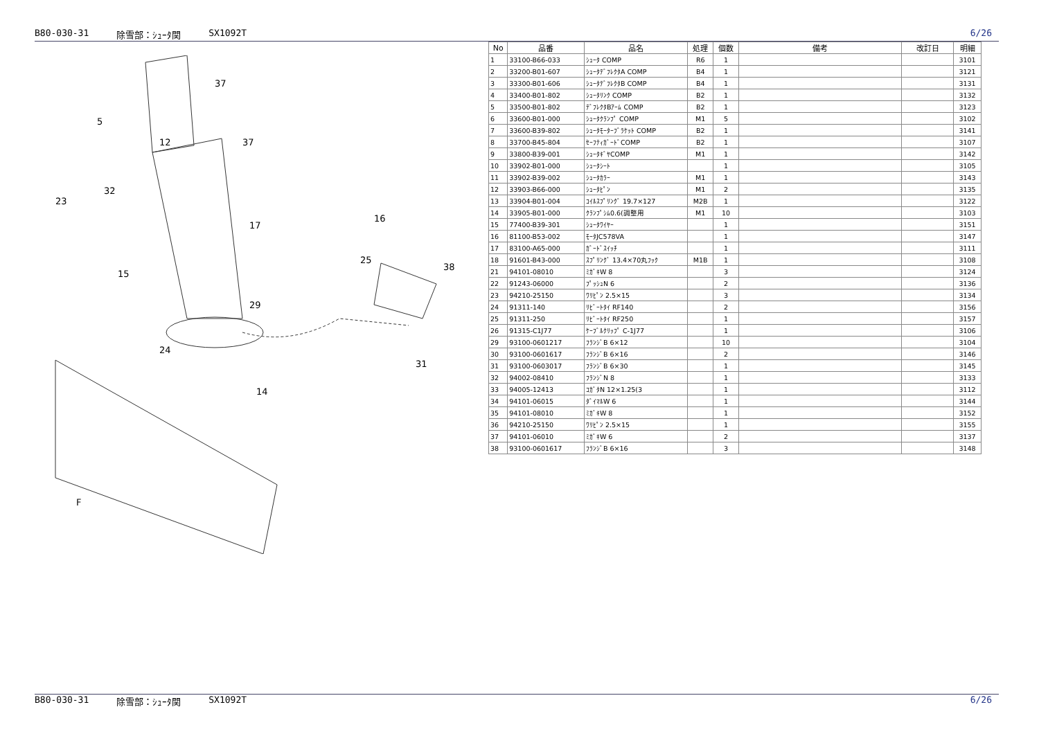B80-030-31 除雪部：ｼｭｰﾀ関 SX1092T 6/26
37
5
12
37
32
23
17
16
25
38
15
29
24
14
31
F
| No | 品番 | 品名 | 処理 | 個数 | 備考 | 改訂日 | 明細 |
| --- | --- | --- | --- | --- | --- | --- | --- |
| 1 | 33100-B66-033 | ｼｭｰﾀ COMP | R6 | 1 | | | 3101 |
| 2 | 33200-B01-607 | ｼｭｰﾀﾃﾞﾌﾚｸﾀA COMP | B4 | 1 | | | 3121 |
| 3 | 33300-B01-606 | ｼｭｰﾀﾃﾞﾌﾚｸﾀB COMP | B4 | 1 | | | 3131 |
| 4 | 33400-B01-802 | ｼｭｰﾀﾘﾝｸ COMP | B2 | 1 | | | 3132 |
| 5 | 33500-B01-802 | ﾃﾞﾌﾚｸﾀBｱｰﾑ COMP | B2 | 1 | | | 3123 |
| 6 | 33600-B01-000 | ｼｭｰﾀｸﾗﾝﾌﾟ COMP | M1 | 5 | | | 3102 |
| 7 | 33600-B39-802 | ｼｭｰﾀﾓｰﾀｰﾌﾞﾗｹｯﾄ COMP | B2 | 1 | | | 3141 |
| 8 | 33700-B45-804 | ｾｰﾌﾃｨｶﾞｰﾄﾞCOMP | B2 | 1 | | | 3107 |
| 9 | 33800-B39-001 | ｼｭｰﾀｷﾞﾔCOMP | M1 | 1 | | | 3142 |
| 10 | 33902-B01-000 | ｼｭｰﾀｼｰﾄ | | 1 | | | 3105 |
| 11 | 33902-B39-002 | ｼｭｰﾀｶﾗｰ | M1 | 1 | | | 3143 |
| 12 | 33903-B66-000 | ｼｭｰﾀﾋﾟﾝ | M1 | 2 | | | 3135 |
| 13 | 33904-B01-004 | ｺｲﾙｽﾌﾟﾘﾝｸﾞ 19.7×127 | M2B | 1 | | | 3122 |
| 14 | 33905-B01-000 | ｸﾗﾝﾌﾟｼﾑ0.6(調整用 | M1 | 10 | | | 3103 |
| 15 | 77400-B39-301 | ｼｭｰﾀﾜｲﾔｰ | | 1 | | | 3151 |
| 16 | 81100-B53-002 | ﾓｰﾀJC578VA | | 1 | | | 3147 |
| 17 | 83100-A65-000 | ｶﾞｰﾄﾞｽｲｯﾁ | | 1 | | | 3111 |
| 18 | 91601-B43-000 | ｽﾌﾟﾘﾝｸﾞ 13.4×70丸ﾌｯｸ | M1B | 1 | | | 3108 |
| 21 | 94101-08010 | ﾐｶﾞｷW 8 | | 3 | | | 3124 |
| 22 | 91243-06000 | ﾌﾟｯｼｭN 6 | | 2 | | | 3136 |
| 23 | 94210-25150 | ﾜﾘﾋﾟﾝ 2.5×15 | | 3 | | | 3134 |
| 24 | 91311-140 | ﾘﾋﾞｰﾄﾀｲ RF140 | | 2 | | | 3156 |
| 25 | 91311-250 | ﾘﾋﾞｰﾄﾀｲ RF250 | | 1 | | | 3157 |
| 26 | 91315-C1J77 | ｹｰﾌﾞﾙｸﾘｯﾌﾟ C-1J77 | | 1 | | | 3106 |
| 29 | 93100-0601217 | ﾌﾗﾝｼﾞB 6×12 | | 10 | | | 3104 |
| 30 | 93100-0601617 | ﾌﾗﾝｼﾞB 6×16 | | 2 | | | 3146 |
| 31 | 93100-0603017 | ﾌﾗﾝｼﾞB 6×30 | | 1 | | | 3145 |
| 32 | 94002-08410 | ﾌﾗﾝｼﾞN 8 | | 1 | | | 3133 |
| 33 | 94005-12413 | ｺｶﾞﾀN 12×1.25(3 | | 1 | | | 3112 |
| 34 | 94101-06015 | ﾀﾞｲﾏﾙW 6 | | 1 | | | 3144 |
| 35 | 94101-08010 | ﾐｶﾞｷW 8 | | 1 | | | 3152 |
| 36 | 94210-25150 | ﾜﾘﾋﾟﾝ 2.5×15 | | 1 | | | 3155 |
| 37 | 94101-06010 | ﾐｶﾞｷW 6 | | 2 | | | 3137 |
| 38 | 93100-0601617 | ﾌﾗﾝｼﾞB 6×16 | | 3 | | | 3148 |
B80-030-31 除雪部：ｼｭｰﾀ関 SX1092T 6/26